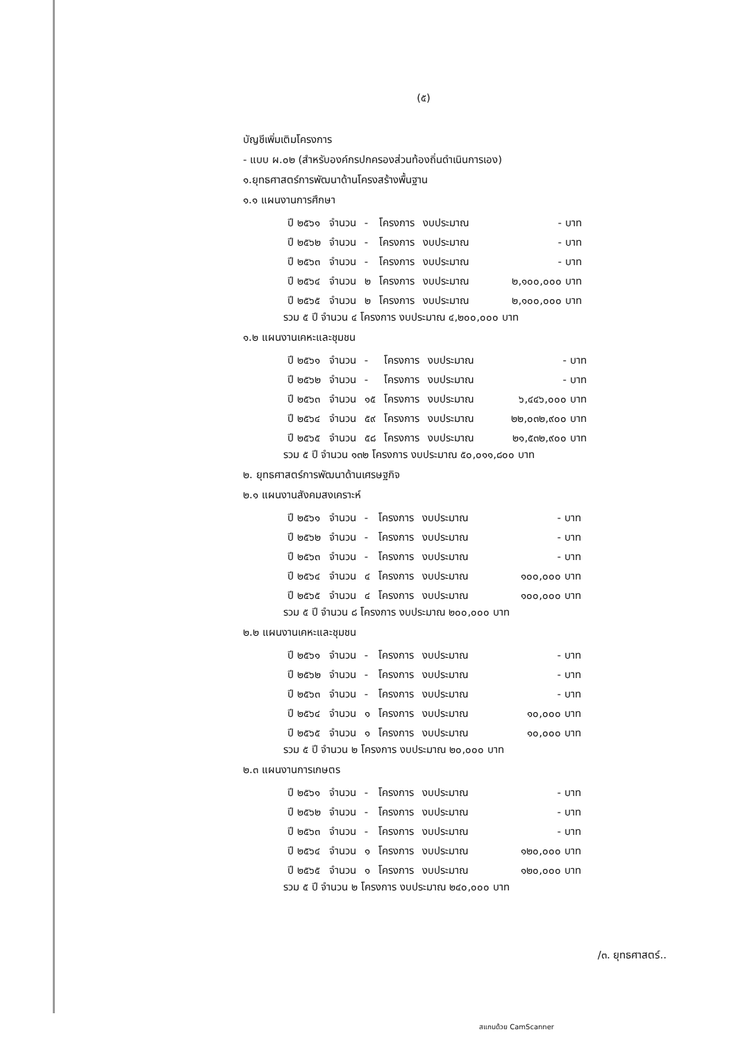(๕)
บัญชีเพิ่มเติมโครงการ
- แบบ ผ.๐๒ (สำหรับองค์กรปกครองส่วนท้องถิ่นดำเนินการเอง)
๑.ยุทธศาสตร์การพัฒนาด้านโครงสร้างพื้นฐาน
๑.๑ แผนงานการศึกษา
| ปี ๒๕๖๑ | จำนวน | - | โครงการ | งบประมาณ | - บาท |
| ปี ๒๕๖๒ | จำนวน | - | โครงการ | งบประมาณ | - บาท |
| ปี ๒๕๖๓ | จำนวน | - | โครงการ | งบประมาณ | - บาท |
| ปี ๒๕๖๔ | จำนวน | ๒ | โครงการ | งบประมาณ | ๒,๑๐๐,๐๐๐ บาท |
| ปี ๒๕๖๕ | จำนวน | ๒ | โครงการ | งบประมาณ | ๒,๑๐๐,๐๐๐ บาท |
รวม ๕ ปี จำนวน ๔ โครงการ งบประมาณ ๔,๒๐๐,๐๐๐ บาท
๑.๒ แผนงานเคหะและชุมชน
| ปี ๒๕๖๑ | จำนวน | - | โครงการ | งบประมาณ | - บาท |
| ปี ๒๕๖๒ | จำนวน | - | โครงการ | งบประมาณ | - บาท |
| ปี ๒๕๖๓ | จำนวน | ๑๕ | โครงการ | งบประมาณ | ๖,๔๔๖,๐๐๐ บาท |
| ปี ๒๕๖๔ | จำนวน | ๕๙ | โครงการ | งบประมาณ | ๒๒,๐๓๒,๙๐๐ บาท |
| ปี ๒๕๖๕ | จำนวน | ๕๘ | โครงการ | งบประมาณ | ๒๑,๕๓๒,๙๐๐ บาท |
รวม ๕ ปี จำนวน ๑๓๒ โครงการ งบประมาณ ๕๐,๐๑๑,๘๐๐ บาท
๒. ยุทธศาสตร์การพัฒนาด้านเศรษฐกิจ
๒.๑ แผนงานสังคมสงเคราะห์
| ปี ๒๕๖๑ | จำนวน | - | โครงการ | งบประมาณ | - บาท |
| ปี ๒๕๖๒ | จำนวน | - | โครงการ | งบประมาณ | - บาท |
| ปี ๒๕๖๓ | จำนวน | - | โครงการ | งบประมาณ | - บาท |
| ปี ๒๕๖๔ | จำนวน | ๔ | โครงการ | งบประมาณ | ๑๐๐,๐๐๐ บาท |
| ปี ๒๕๖๕ | จำนวน | ๔ | โครงการ | งบประมาณ | ๑๐๐,๐๐๐ บาท |
รวม ๕ ปี จำนวน ๘ โครงการ งบประมาณ ๒๐๐,๐๐๐ บาท
๒.๒ แผนงานเคหะและชุมชน
| ปี ๒๕๖๑ | จำนวน | - | โครงการ | งบประมาณ | - บาท |
| ปี ๒๕๖๒ | จำนวน | - | โครงการ | งบประมาณ | - บาท |
| ปี ๒๕๖๓ | จำนวน | - | โครงการ | งบประมาณ | - บาท |
| ปี ๒๕๖๔ | จำนวน | ๑ | โครงการ | งบประมาณ | ๑๐,๐๐๐ บาท |
| ปี ๒๕๖๕ | จำนวน | ๑ | โครงการ | งบประมาณ | ๑๐,๐๐๐ บาท |
รวม ๕ ปี จำนวน ๒ โครงการ งบประมาณ ๒๐,๐๐๐ บาท
๒.๓ แผนงานการเกษตร
| ปี ๒๕๖๑ | จำนวน | - | โครงการ | งบประมาณ | - บาท |
| ปี ๒๕๖๒ | จำนวน | - | โครงการ | งบประมาณ | - บาท |
| ปี ๒๕๖๓ | จำนวน | - | โครงการ | งบประมาณ | - บาท |
| ปี ๒๕๖๔ | จำนวน | ๑ | โครงการ | งบประมาณ | ๑๒๐,๐๐๐ บาท |
| ปี ๒๕๖๕ | จำนวน | ๑ | โครงการ | งบประมาณ | ๑๒๐,๐๐๐ บาท |
รวม ๕ ปี จำนวน ๒ โครงการ งบประมาณ ๒๔๐,๐๐๐ บาท
/๓. ยุทธศาสตร์..
สแกนด้วย CamScanner